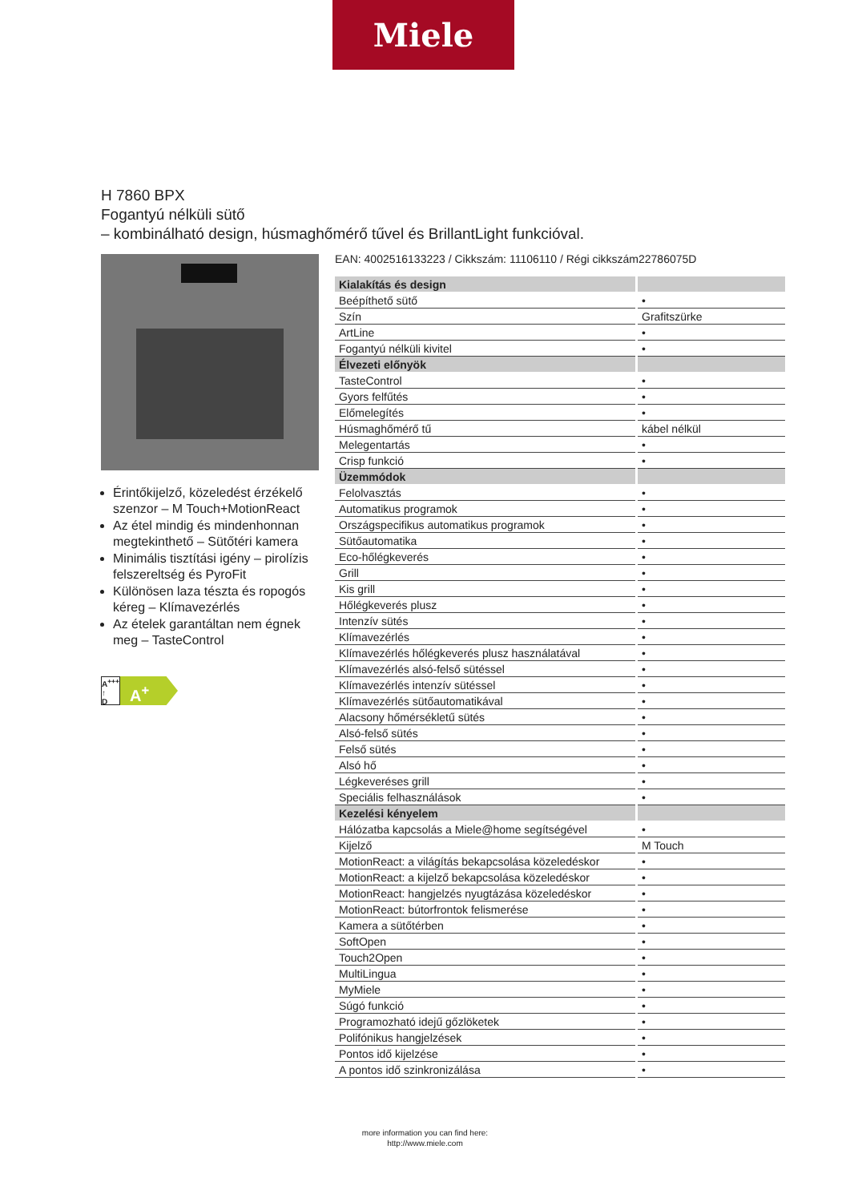Miele
H 7860 BPX
Fogantyú nélküli sütő
– kombinálható design, húsmaghőmérő tűvel és BrillantLight funkcióval.
Érintőkijelző, közeledést érzékelő szenzor – M Touch+MotionReact
Az étel mindig és mindenhonnan megtekinthető – Sütőtéri kamera
Minimális tisztítási igény – pirolízis felszereltség és PyroFit
Különösen laza tészta és ropogós kéreg – Klímavezérlés
Az ételek garantáltan nem égnek meg – TasteControl
A<sup>+++</sup>
↑
D
A<sup>+</sup>
EAN: 4002516133223 / Cikkszám: 11106110 / Régi cikkszám22786075D
| Kialakítás és design | |
| --- | --- |
| Beépíthető sütő | • |
| Szín | Grafitszürke |
| ArtLine | • |
| Fogantyú nélküli kivitel | • |
| Élvezeti előnyök | |
| TasteControl | • |
| Gyors felfűtés | • |
| Előmelegítés | • |
| Húsmaghőmérő tű | kábel nélkül |
| Melegentartás | • |
| Crisp funkció | • |
| Üzemmódok | |
| Felolvasztás | • |
| Automatikus programok | • |
| Országspecifikus automatikus programok | • |
| Sütőautomatika | • |
| Eco-hőlégkeverés | • |
| Grill | • |
| Kis grill | • |
| Hőlégkeverés plusz | • |
| Intenzív sütés | • |
| Klímavezérlés | • |
| Klímavezérlés hőlégkeverés plusz használatával | • |
| Klímavezérlés alsó-felső sütéssel | • |
| Klímavezérlés intenzív sütéssel | • |
| Klímavezérlés sütőautomatikával | • |
| Alacsony hőmérsékletű sütés | • |
| Alsó-felső sütés | • |
| Felső sütés | • |
| Alsó hő | • |
| Légkeveréses grill | • |
| Speciális felhasználások | • |
| Kezelési kényelem | |
| Hálózatba kapcsolás a Miele@home segítségével | • |
| Kijelző | M Touch |
| MotionReact: a világítás bekapcsolása közeledéskor | • |
| MotionReact: a kijelző bekapcsolása közeledéskor | • |
| MotionReact: hangjelzés nyugtázása közeledéskor | • |
| MotionReact: bútorfrontok felismerése | • |
| Kamera a sütőtérben | • |
| SoftOpen | • |
| Touch2Open | • |
| MultiLingua | • |
| MyMiele | • |
| Súgó funkció | • |
| Programozható idejű gőzlöketek | • |
| Polifónikus hangjelzések | • |
| Pontos idő kijelzése | • |
| A pontos idő szinkronizálása | • |
more information you can find here:
http://www.miele.com